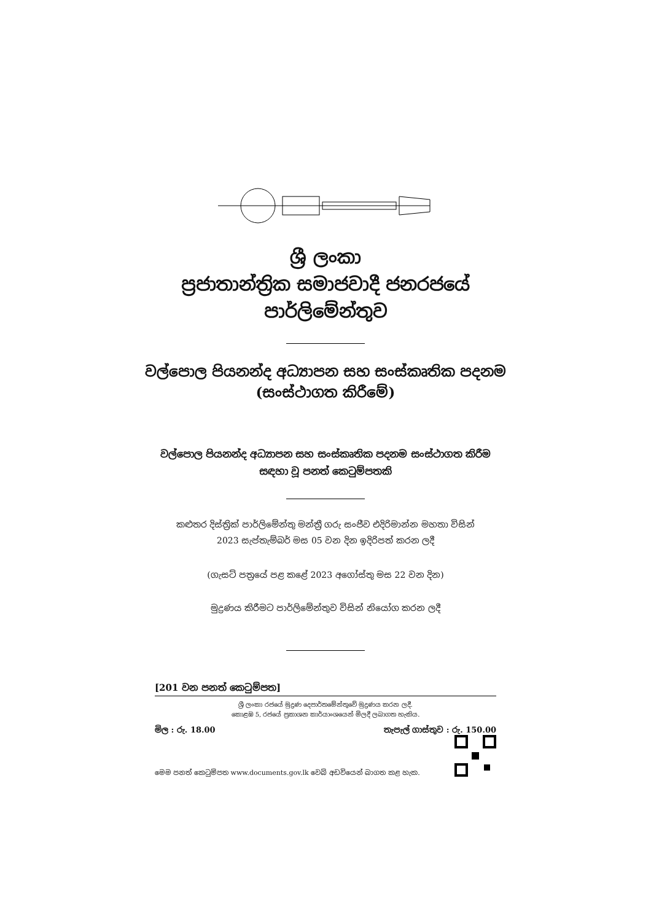ශ්‍රී ලංකා
ප්‍රජාතාන්ත්‍රික සමාජවාදී ජනරජයේ
පාර්ලිමේන්තුව
වල්පොල පියනන්ද අධ්‍යාපන සහ සංස්කෘතික පදනම
(සංස්ථාගත කිරීමේ)
වල්පොල පියනන්ද අධ්‍යාපන සහ සංස්කෘතික පදනම සංස්ථාගත කිරීම
සඳහා වූ පනත් කෙටුම්පතකි
කළුතර දිස්ත්‍රික් පාර්ලිමේන්තු මන්ත්‍රී ගරු සංජීව එදිරිමාන්න මහතා විසින්
2023 සැප්තැම්බර් මස 05 වන දින ඉදිරිපත් කරන ලදී
(ගැසට් පත්‍රයේ පළ කළේ 2023 අගෝස්තු මස 22 වන දින)
මුද්‍රණය කිරීමට පාර්ලිමේන්තුව විසින් නියෝග කරන ලදී
[201 වන පනත් කෙටුම්පත]
ශ්‍රී ලංකා රජයේ මුද්‍රණ දෙපාර්තමේන්තුවේ මුද්‍රණය කරන ලදී.
කොළඹ 5, රජයේ ප්‍රකාශන කාර්යාංශයෙන් මිලදී ලබාගත හැකිය.
මිල : රු. 18.00 තැපැල් ගාස්තුව : රු. 150.00
මෙම පනත් කෙටුම්පත www.documents.gov.lk වෙබ් අඩවියෙන් බාගත කළ හැක.